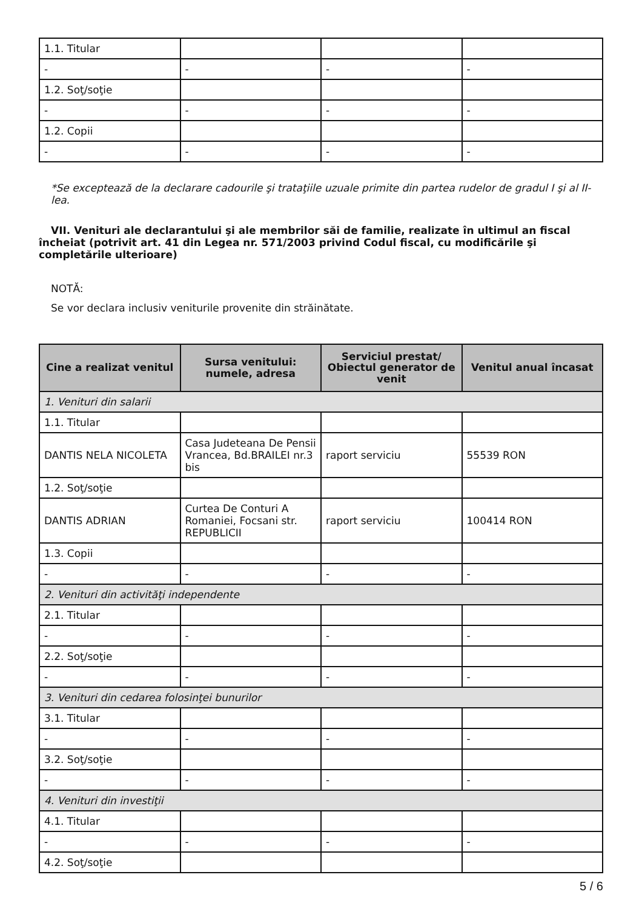| 1.1. Titular | | | |
| - | - | - | - |
| 1.2. Soţ/soţie | | | |
| - | - | - | - |
| 1.2. Copii | | | |
| - | - | - | - |
*Se exceptează de la declarare cadourile şi trataţiile uzuale primite din partea rudelor de gradul I şi al II-lea.
VII. Venituri ale declarantului şi ale membrilor săi de familie, realizate în ultimul an fiscal încheiat (potrivit art. 41 din Legea nr. 571/2003 privind Codul fiscal, cu modificările şi completările ulterioare)
NOTĂ:
Se vor declara inclusiv veniturile provenite din străinătate.
| Cine a realizat venitul | Sursa venitului: numele, adresa | Serviciul prestat/ Obiectul generator de venit | Venitul anual încasat |
| --- | --- | --- | --- |
| 1. Venituri din salarii | | | |
| 1.1. Titular | | | |
| DANTIS NELA NICOLETA | Casa Judeteana De Pensii Vrancea, Bd.BRAILEI nr.3 bis | raport serviciu | 55539 RON |
| 1.2. Soţ/soţie | | | |
| DANTIS ADRIAN | Curtea De Conturi A Romaniei, Focsani str. REPUBLICII | raport serviciu | 100414 RON |
| 1.3. Copii | | | |
| - | - | - | - |
| 2. Venituri din activităţi independente | | | |
| 2.1. Titular | | | |
| - | - | - | - |
| 2.2. Soţ/soţie | | | |
| - | - | - | - |
| 3. Venituri din cedarea folosinţei bunurilor | | | |
| 3.1. Titular | | | |
| - | - | - | - |
| 3.2. Soţ/soţie | | | |
| - | - | - | - |
| 4. Venituri din investiţii | | | |
| 4.1. Titular | | | |
| - | - | - | - |
| 4.2. Soţ/soţie | | | |
5 / 6